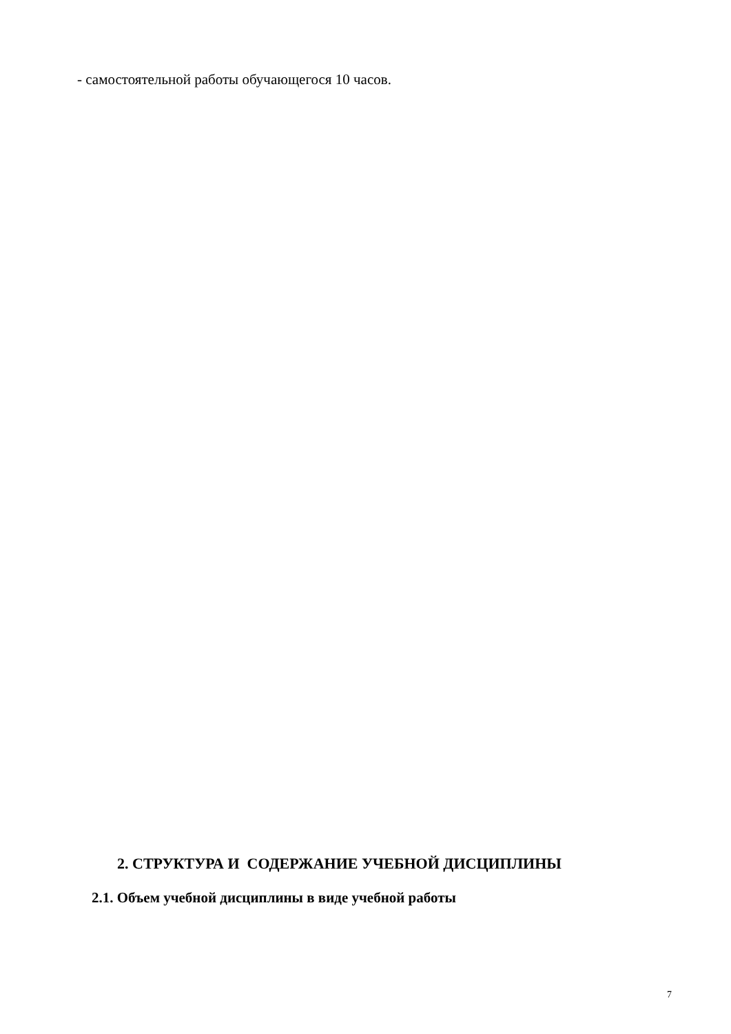- самостоятельной работы обучающегося 10 часов.
2. СТРУКТУРА И СОДЕРЖАНИЕ УЧЕБНОЙ ДИСЦИПЛИНЫ
2.1. Объем учебной дисциплины в виде учебной работы
7